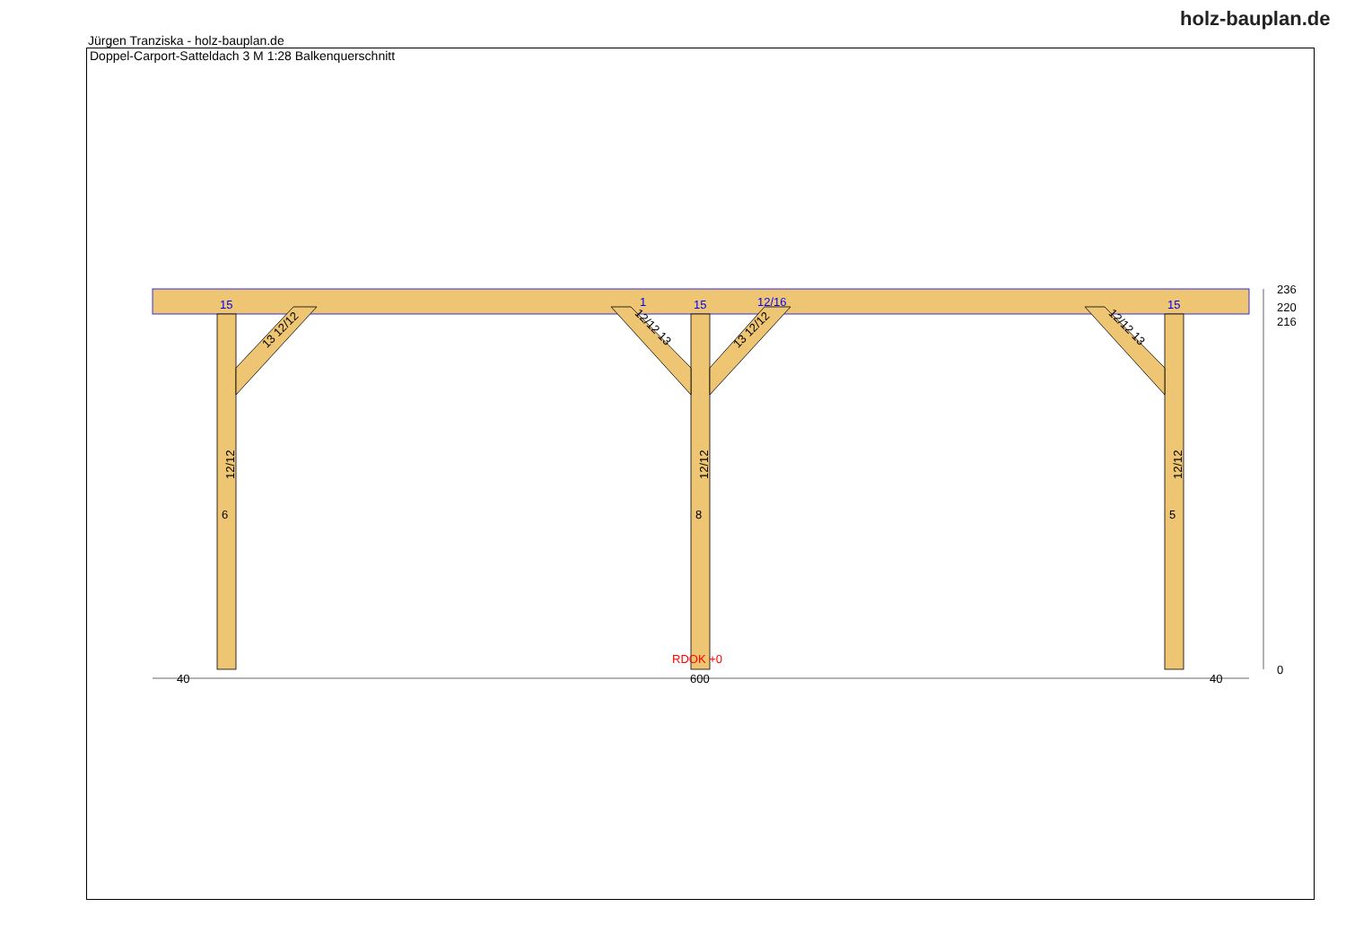Jürgen Tranziska - holz-bauplan.de
holz-bauplan.de
Doppel-Carport-Satteldach 3 M 1:28 Balkenquerschnitt
15
15
15
1
12/16
RDOK +0
40
600
40
236
220
216
0
12/12
12/12
12/12
6
8
5
13 12/12
12/12 13
13 12/12
12/12 13